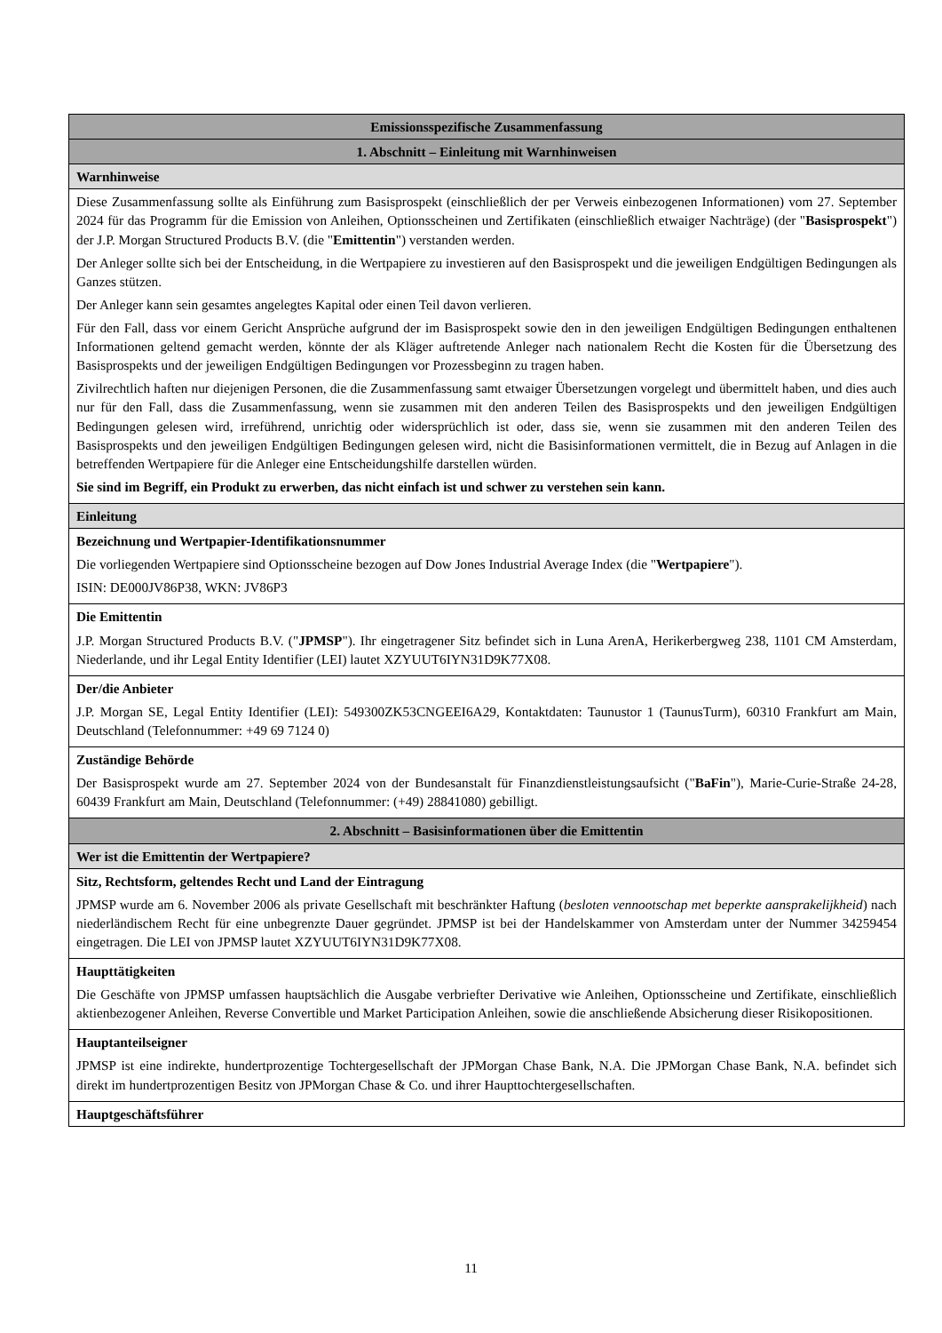| Emissionsspezifische Zusammenfassung |
| --- |
| 1. Abschnitt – Einleitung mit Warnhinweisen |
| Warnhinweise |
| Diese Zusammenfassung sollte als Einführung zum Basisprospekt (einschließlich der per Verweis einbezogenen Informationen) vom 27. September 2024 für das Programm für die Emission von Anleihen, Optionsscheinen und Zertifikaten (einschließlich etwaiger Nachträge) (der " Basisprospekt ") der J.P. Morgan Structured Products B.V. (die " Emittentin ") verstanden werden. Der Anleger sollte sich bei der Entscheidung, in die Wertpapiere zu investieren auf den Basisprospekt und die jeweiligen Endgültigen Bedingungen als Ganzes stützen. Der Anleger kann sein gesamtes angelegtes Kapital oder einen Teil davon verlieren. Für den Fall, dass vor einem Gericht Ansprüche aufgrund der im Basisprospekt sowie den in den jeweiligen Endgültigen Bedingungen enthaltenen Informationen geltend gemacht werden, könnte der als Kläger auftretende Anleger nach nationalem Recht die Kosten für die Übersetzung des Basisprospekts und der jeweiligen Endgültigen Bedingungen vor Prozessbeginn zu tragen haben. Zivilrechtlich haften nur diejenigen Personen, die die Zusammenfassung samt etwaiger Übersetzungen vorgelegt und übermittelt haben, und dies auch nur für den Fall, dass die Zusammenfassung, wenn sie zusammen mit den anderen Teilen des Basisprospekts und den jeweiligen Endgültigen Bedingungen gelesen wird, irreführend, unrichtig oder widersprüchlich ist oder, dass sie, wenn sie zusammen mit den anderen Teilen des Basisprospekts und den jeweiligen Endgültigen Bedingungen gelesen wird, nicht die Basisinformationen vermittelt, die in Bezug auf Anlagen in die betreffenden Wertpapiere für die Anleger eine Entscheidungshilfe darstellen würden. Sie sind im Begriff, ein Produkt zu erwerben, das nicht einfach ist und schwer zu verstehen sein kann. |
| Einleitung |
| Bezeichnung und Wertpapier-Identifikationsnummer Die vorliegenden Wertpapiere sind Optionsscheine bezogen auf Dow Jones Industrial Average Index (die " Wertpapiere "). ISIN: DE000JV86P38, WKN: JV86P3 |
| Die Emittentin J.P. Morgan Structured Products B.V. (" JPMSP "). Ihr eingetragener Sitz befindet sich in Luna ArenA, Herikerbergweg 238, 1101 CM Amsterdam, Niederlande, und ihr Legal Entity Identifier (LEI) lautet XZYUUT6IYN31D9K77X08. |
| Der/die Anbieter J.P. Morgan SE, Legal Entity Identifier (LEI): 549300ZK53CNGEEI6A29, Kontaktdaten: Taunustor 1 (TaunusTurm), 60310 Frankfurt am Main, Deutschland (Telefonnummer: +49 69 7124 0) |
| Zuständige Behörde Der Basisprospekt wurde am 27. September 2024 von der Bundesanstalt für Finanzdienstleistungsaufsicht (" BaFin "), Marie-Curie-Straße 24-28, 60439 Frankfurt am Main, Deutschland (Telefonnummer: (+49) 28841080) gebilligt. |
| 2. Abschnitt – Basisinformationen über die Emittentin |
| Wer ist die Emittentin der Wertpapiere? |
| Sitz, Rechtsform, geltendes Recht und Land der Eintragung JPMSP wurde am 6. November 2006 als private Gesellschaft mit beschränkter Haftung ( besloten vennootschap met beperkte aansprakelijkheid ) nach niederländischem Recht für eine unbegrenzte Dauer gegründet. JPMSP ist bei der Handelskammer von Amsterdam unter der Nummer 34259454 eingetragen. Die LEI von JPMSP lautet XZYUUT6IYN31D9K77X08. |
| Haupttätigkeiten Die Geschäfte von JPMSP umfassen hauptsächlich die Ausgabe verbriefter Derivative wie Anleihen, Optionsscheine und Zertifikate, einschließlich aktienbezogener Anleihen, Reverse Convertible und Market Participation Anleihen, sowie die anschließende Absicherung dieser Risikopositionen. |
| Hauptanteilseigner JPMSP ist eine indirekte, hundertprozentige Tochtergesellschaft der JPMorgan Chase Bank, N.A. Die JPMorgan Chase Bank, N.A. befindet sich direkt im hundertprozentigen Besitz von JPMorgan Chase & Co. und ihrer Haupttochtergesellschaften. |
| Hauptgeschäftsführer |
11